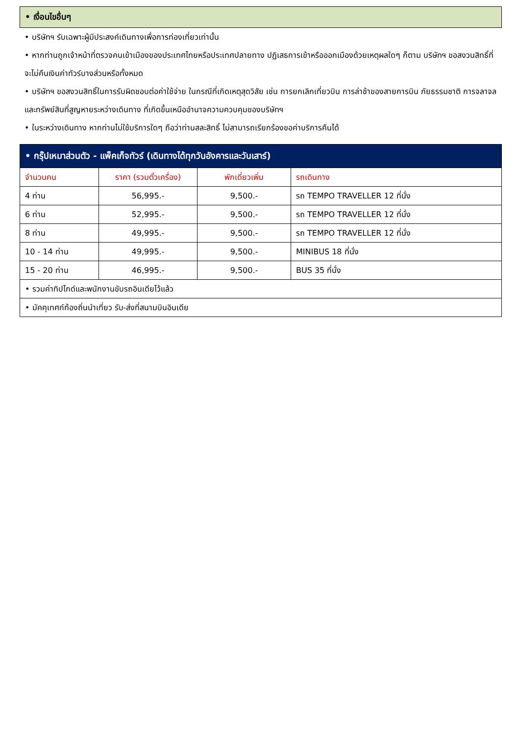• เงื่อนไขอื่นๆ
• บริษัทฯ รับเฉพาะผู้มีประสงค์เดินทางเพื่อการท่องเที่ยวเท่านั้น
• หากท่านถูกเจ้าหน้าที่ตรวจคนเข้าเมืองของประเทศไทยหรือประเทศปลายทาง ปฏิเสธการเข้าหรือออกเมืองด้วยเหตุผลใดๆ ก็ตาม บริษัทฯ ขอสงวนสิทธิ์ที่จะไม่คืนเงินค่าทัวร์บางส่วนหรือทั้งหมด
• บริษัทฯ ขอสงวนสิทธิ์ในการรับผิดชอบต่อค่าใช้จ่าย ในกรณีที่เกิดเหตุสุดวิสัย เช่น การยกเลิกเที่ยวบิน การล่าช้าของสายการบิน ภัยธรรมชาติ การจลาจลและทรัพย์สินที่สูญหายระหว่างเดินทาง ที่เกิดขึ้นเหนืออำนาจความควบคุมของบริษัทฯ
• ในระหว่างเดินทาง หากท่านไม่ใช้บริการใดๆ ถือว่าท่านสละสิทธิ์ ไม่สามารถเรียกร้องขอค่าบริการคืนได้
| • กรุ๊ปเหมาส่วนตัว - แพ็คเก็จทัวร์ (เดินทางได้ทุกวันอังคารและวันเสาร์) | | | |
| --- | --- | --- | --- |
| จำนวนคน | ราคา (รวมตั๋วเครื่อง) | พักเดี่ยวเพิ่ม | รถเดินทาง |
| 4 ท่าน | 56,995.- | 9,500.- | รถ TEMPO TRAVELLER 12 ที่นั่ง |
| 6 ท่าน | 52,995.- | 9,500.- | รถ TEMPO TRAVELLER 12 ที่นั่ง |
| 8 ท่าน | 49,995.- | 9,500.- | รถ TEMPO TRAVELLER 12 ที่นั่ง |
| 10 - 14 ท่าน | 49,995.- | 9,500.- | MINIBUS 18 ที่นั่ง |
| 15 - 20 ท่าน | 46,995.- | 9,500.- | BUS 35 ที่นั่ง |
| • รวมค่าทิปไกด์และพนักงานขับรถอินเดียไว้แล้ว | | | |
| • มัคคุเทศก์ท้องถิ่นนำเที่ยว รับ-ส่งที่สนามบินอินเดีย | | | |